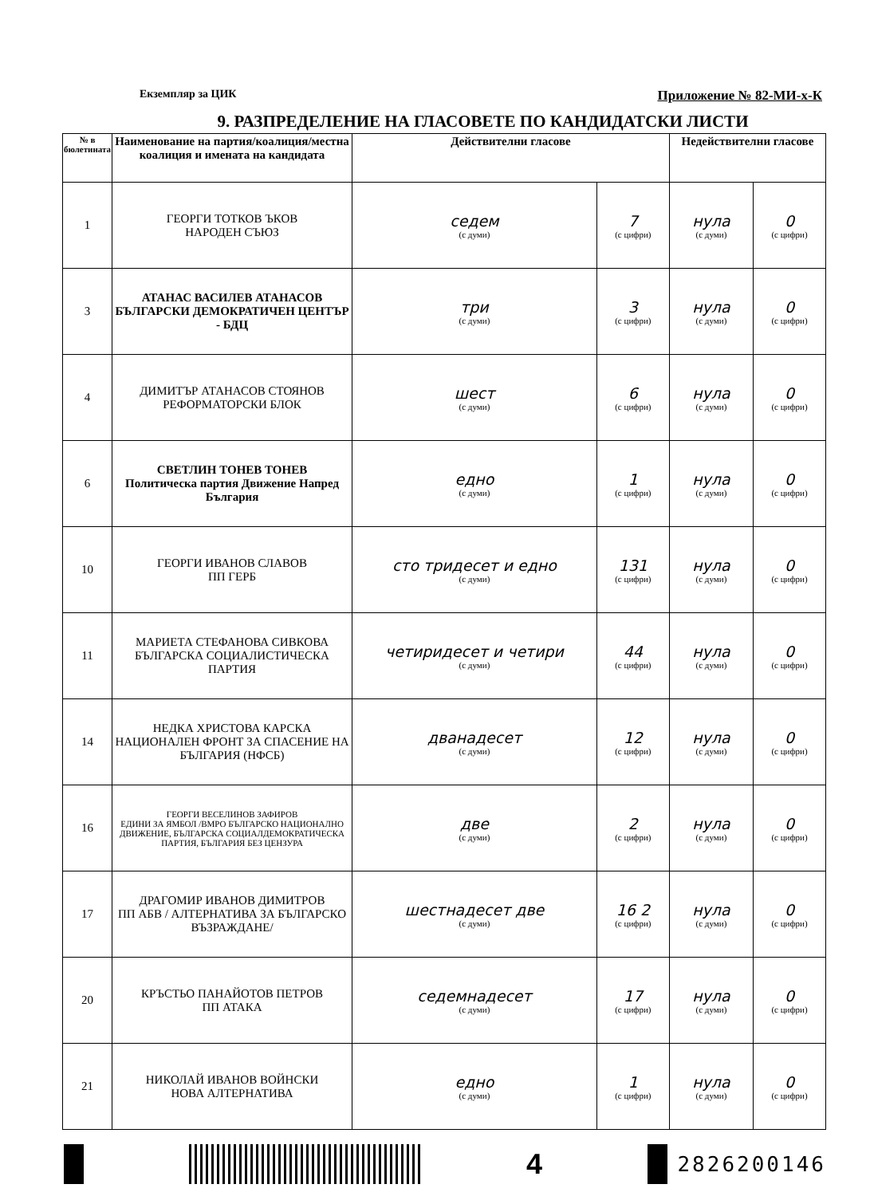Екземпляр за ЦИК Приложение № 82-МИ-х-К
9. РАЗПРЕДЕЛЕНИЕ НА ГЛАСОВЕТЕ ПО КАНДИДАТСКИ ЛИСТИ
| № в бюлетината | Наименование на партия/коалиция/местна коалиция и имената на кандидата | Действителни гласове | | Недействителни гласове | |
| --- | --- | --- | --- | --- | --- |
| 1 | ГЕОРГИ ТОТКОВ ЪКОВ НАРОДЕН СЪЮЗ | седем (с думи) | 7 (с цифри) | нула (с думи) | 0 (с цифри) |
| 3 | АТАНАС ВАСИЛЕВ АТАНАСОВ БЪЛГАРСКИ ДЕМОКРАТИЧЕН ЦЕНТЪР - БДЦ | три (с думи) | 3 (с цифри) | нула (с думи) | 0 (с цифри) |
| 4 | ДИМИТЪР АТАНАСОВ СТОЯНОВ РЕФОРМАТОРСКИ БЛОК | шест (с думи) | 6 (с цифри) | нула (с думи) | 0 (с цифри) |
| 6 | СВЕТЛИН ТОНЕВ ТОНЕВ Политическа партия Движение Напред България | едно (с думи) | 1 (с цифри) | нула (с думи) | 0 (с цифри) |
| 10 | ГЕОРГИ ИВАНОВ СЛАВОВ ПП ГЕРБ | сто тридесет и едно (с думи) | 131 (с цифри) | нула (с думи) | 0 (с цифри) |
| 11 | МАРИЕТА СТЕФАНОВА СИВКОВА БЪЛГАРСКА СОЦИАЛИСТИЧЕСКА ПАРТИЯ | четиридесет и четири (с думи) | 44 (с цифри) | нула (с думи) | 0 (с цифри) |
| 14 | НЕДКА ХРИСТОВА КАРСКА НАЦИОНАЛЕН ФРОНТ ЗА СПАСЕНИЕ НА БЪЛГАРИЯ (НФСБ) | дванадесет (с думи) | 12 (с цифри) | нула (с думи) | 0 (с цифри) |
| 16 | ГЕОРГИ ВЕСЕЛИНОВ ЗАФИРОВ ЕДИНИ ЗА ЯМБОЛ /ВМРО БЪЛГАРСКО НАЦИОНАЛНО ДВИЖЕНИЕ, БЪЛГАРСКА СОЦИАЛДЕМОКРАТИЧЕСКА ПАРТИЯ, БЪЛГАРИЯ БЕЗ ЦЕНЗУРА | две (с думи) | 2 (с цифри) | нула (с думи) | 0 (с цифри) |
| 17 | ДРАГОМИР ИВАНОВ ДИМИТРОВ ПП АБВ / АЛТЕРНАТИВА ЗА БЪЛГАРСКО ВЪЗРАЖДАНЕ/ | шестнадесет две (с думи) | 16 2 (с цифри) | нула (с думи) | 0 (с цифри) |
| 20 | КРЪСТЬО ПАНАЙОТОВ ПЕТРОВ ПП АТАКА | седемнадесет (с думи) | 17 (с цифри) | нула (с думи) | 0 (с цифри) |
| 21 | НИКОЛАЙ ИВАНОВ ВОЙНСКИ НОВА АЛТЕРНАТИВА | едно (с думи) | 1 (с цифри) | нула (с думи) | 0 (с цифри) |
4
2826200146